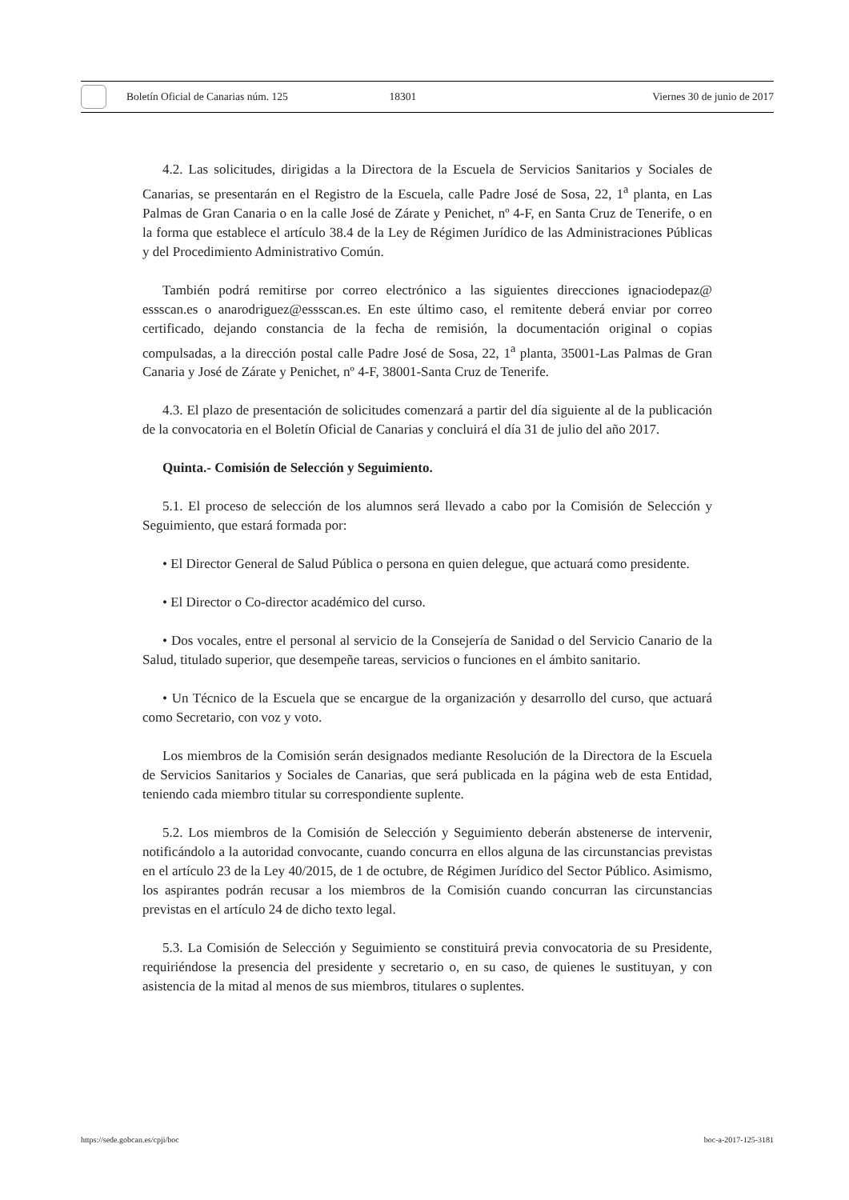Boletín Oficial de Canarias núm. 125 18301 Viernes 30 de junio de 2017
4.2. Las solicitudes, dirigidas a la Directora de la Escuela de Servicios Sanitarios y Sociales de Canarias, se presentarán en el Registro de la Escuela, calle Padre José de Sosa, 22, 1<sup>a</sup> planta, en Las Palmas de Gran Canaria o en la calle José de Zárate y Penichet, nº 4-F, en Santa Cruz de Tenerife, o en la forma que establece el artículo 38.4 de la Ley de Régimen Jurídico de las Administraciones Públicas y del Procedimiento Administrativo Común.
También podrá remitirse por correo electrónico a las siguientes direcciones ignaciodepaz@ essscan.es o anarodriguez@essscan.es. En este último caso, el remitente deberá enviar por correo certificado, dejando constancia de la fecha de remisión, la documentación original o copias compulsadas, a la dirección postal calle Padre José de Sosa, 22, 1<sup>a</sup> planta, 35001-Las Palmas de Gran Canaria y José de Zárate y Penichet, nº 4-F, 38001-Santa Cruz de Tenerife.
4.3. El plazo de presentación de solicitudes comenzará a partir del día siguiente al de la publicación de la convocatoria en el Boletín Oficial de Canarias y concluirá el día 31 de julio del año 2017.
Quinta.- Comisión de Selección y Seguimiento.
5.1. El proceso de selección de los alumnos será llevado a cabo por la Comisión de Selección y Seguimiento, que estará formada por:
• El Director General de Salud Pública o persona en quien delegue, que actuará como presidente.
• El Director o Co-director académico del curso.
• Dos vocales, entre el personal al servicio de la Consejería de Sanidad o del Servicio Canario de la Salud, titulado superior, que desempeñe tareas, servicios o funciones en el ámbito sanitario.
• Un Técnico de la Escuela que se encargue de la organización y desarrollo del curso, que actuará como Secretario, con voz y voto.
Los miembros de la Comisión serán designados mediante Resolución de la Directora de la Escuela de Servicios Sanitarios y Sociales de Canarias, que será publicada en la página web de esta Entidad, teniendo cada miembro titular su correspondiente suplente.
5.2. Los miembros de la Comisión de Selección y Seguimiento deberán abstenerse de intervenir, notificándolo a la autoridad convocante, cuando concurra en ellos alguna de las circunstancias previstas en el artículo 23 de la Ley 40/2015, de 1 de octubre, de Régimen Jurídico del Sector Público. Asimismo, los aspirantes podrán recusar a los miembros de la Comisión cuando concurran las circunstancias previstas en el artículo 24 de dicho texto legal.
5.3. La Comisión de Selección y Seguimiento se constituirá previa convocatoria de su Presidente, requiriéndose la presencia del presidente y secretario o, en su caso, de quienes le sustituyan, y con asistencia de la mitad al menos de sus miembros, titulares o suplentes.
https://sede.gobcan.es/cpji/boc boc-a-2017-125-3181